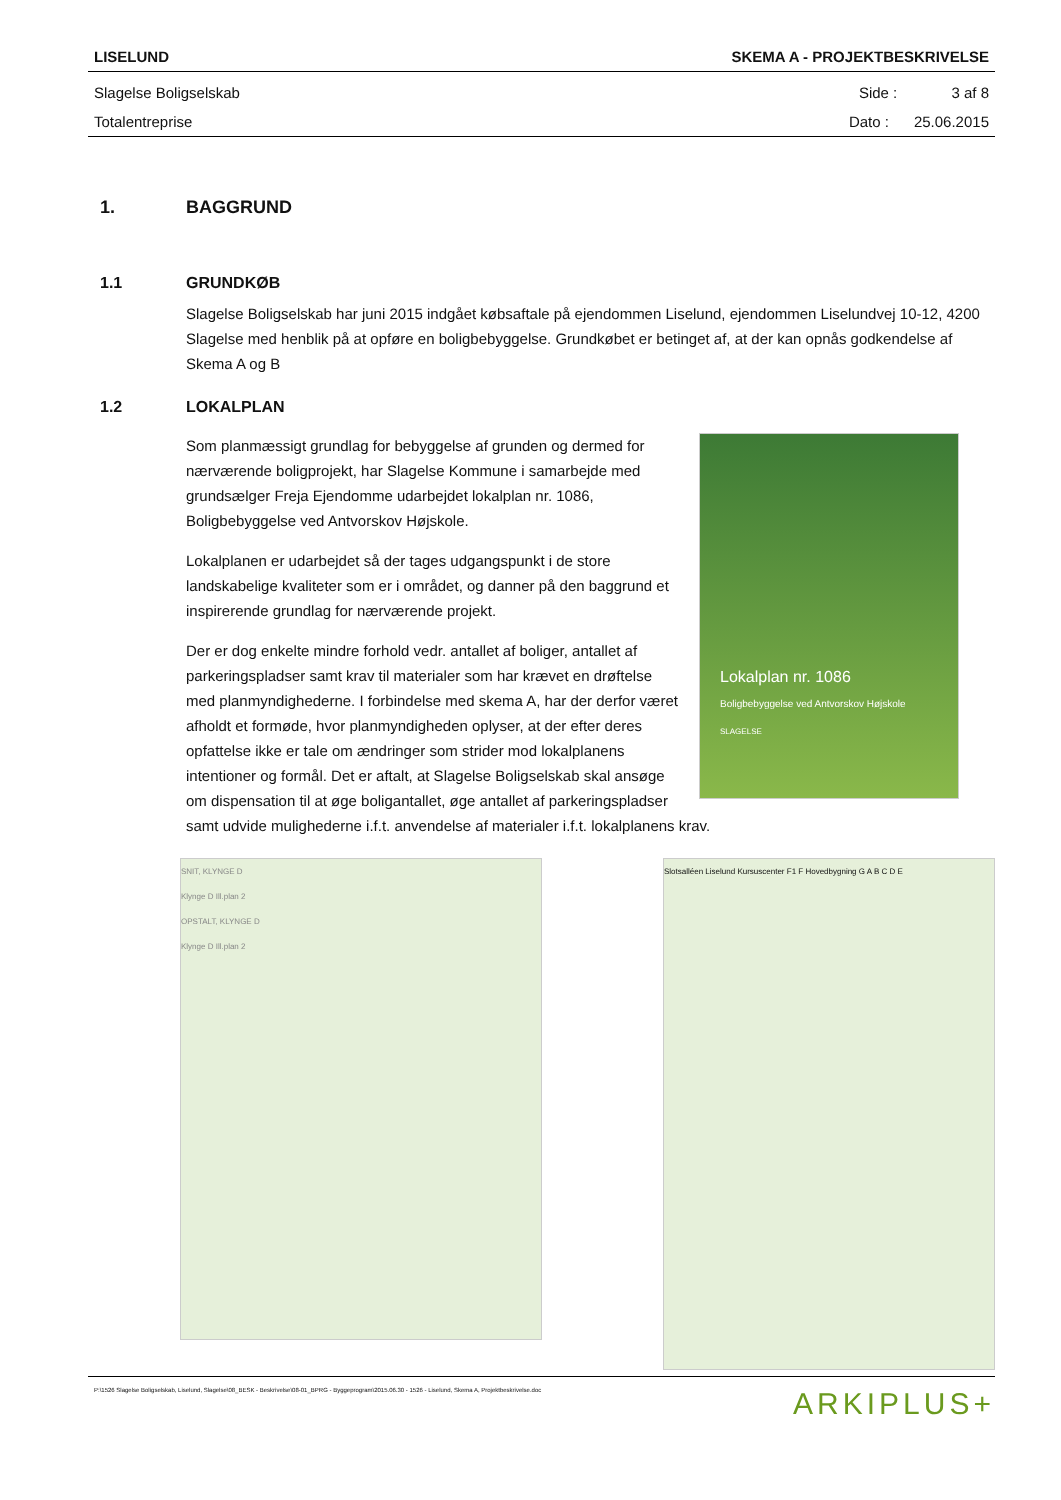LISELUND SKEMA A - PROJEKTBESKRIVELSE
Slagelse Boligselskab Side : 3 af 8
Totalentreprise Dato : 25.06.2015
1. BAGGRUND
1.1 GRUNDKØB
Slagelse Boligselskab har juni 2015 indgået købsaftale på ejendommen Liselund, ejendommen Liselundvej 10-12, 4200 Slagelse med henblik på at opføre en boligbebyggelse. Grundkøbet er betinget af, at der kan opnås godkendelse af Skema A og B
1.2 LOKALPLAN
Lokalplan nr. 1086
Boligbebyggelse ved Antvorskov Højskole
SLAGELSE
Som planmæssigt grundlag for bebyggelse af grunden og dermed for nærværende boligprojekt, har Slagelse Kommune i samarbejde med grundsælger Freja Ejendomme udarbejdet lokalplan nr. 1086, Boligbebyggelse ved Antvorskov Højskole.
Lokalplanen er udarbejdet så der tages udgangspunkt i de store landskabelige kvaliteter som er i området, og danner på den baggrund et inspirerende grundlag for nærværende projekt.
Der er dog enkelte mindre forhold vedr. antallet af boliger, antallet af parkeringspladser samt krav til materialer som har krævet en drøftelse med planmyndighederne. I forbindelse med skema A, har der derfor været afholdt et formøde, hvor planmyndigheden oplyser, at der efter deres opfattelse ikke er tale om ændringer som strider mod lokalplanens intentioner og formål. Det er aftalt, at Slagelse Boligselskab skal ansøge om dispensation til at øge boligantallet, øge antallet af parkeringspladser samt udvide mulighederne i.f.t. anvendelse af materialer i.f.t. lokalplanens krav.
SNIT, KLYNGE D
Klynge D Ill.plan 2
OPSTALT, KLYNGE D
Klynge D Ill.plan 2
Slotsalléen Liselund Kursuscenter F1 F Hovedbygning G A B C D E
P:\1526 Slagelse Boligselskab, Liselund, Slagelse\08_BESK - Beskrivelse\08-01_BPRG - Byggeprogram\2015.06.30 - 1526 - Liselund, Skema A, Projektbeskrivelse.doc ARKIPLUS+